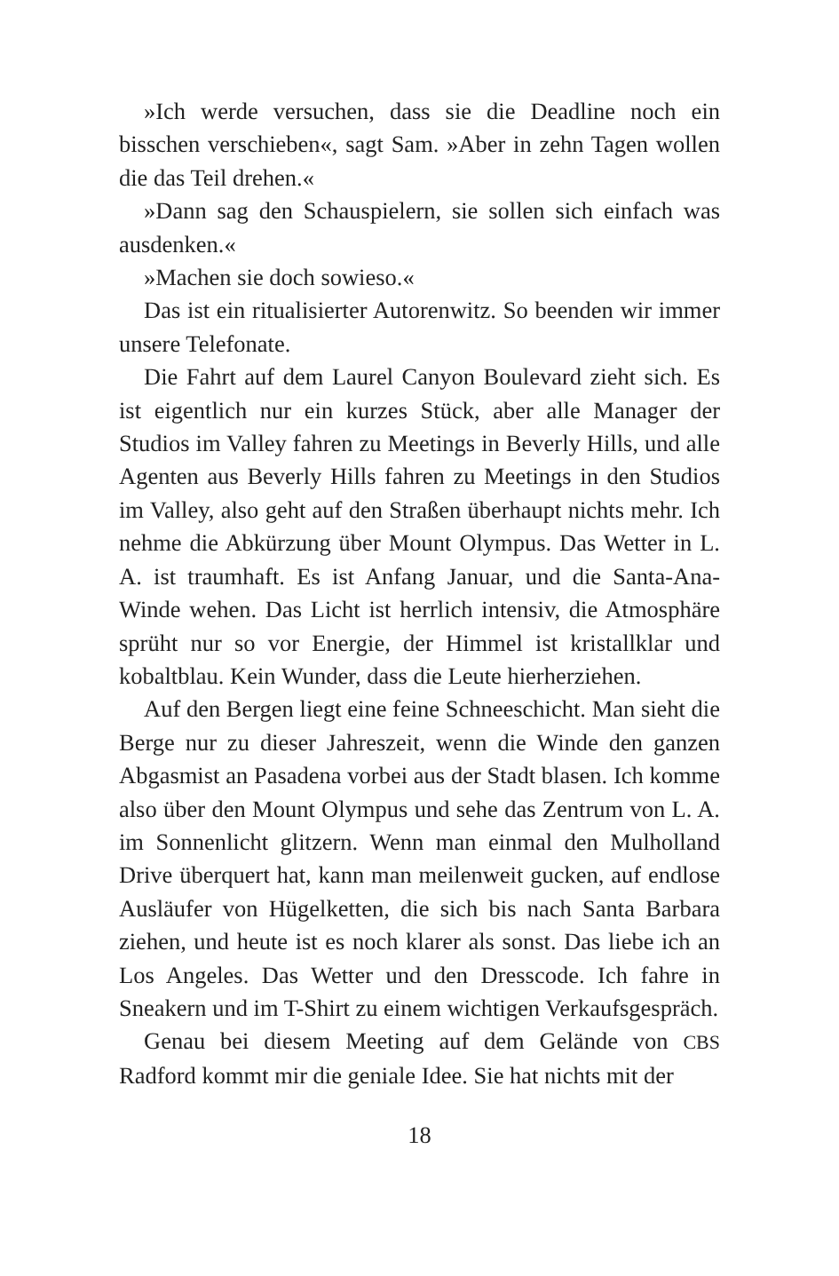»Ich werde versuchen, dass sie die Deadline noch ein bisschen verschieben«, sagt Sam. »Aber in zehn Tagen wollen die das Teil drehen.«
»Dann sag den Schauspielern, sie sollen sich einfach was ausdenken.«
»Machen sie doch sowieso.«
Das ist ein ritualisierter Autorenwitz. So beenden wir immer unsere Telefonate.
Die Fahrt auf dem Laurel Canyon Boulevard zieht sich. Es ist eigentlich nur ein kurzes Stück, aber alle Manager der Studios im Valley fahren zu Meetings in Beverly Hills, und alle Agenten aus Beverly Hills fahren zu Meetings in den Studios im Valley, also geht auf den Straßen überhaupt nichts mehr. Ich nehme die Abkürzung über Mount Olympus. Das Wetter in L. A. ist traumhaft. Es ist Anfang Januar, und die Santa-Ana-Winde wehen. Das Licht ist herrlich intensiv, die Atmosphäre sprüht nur so vor Energie, der Himmel ist kristallklar und kobaltblau. Kein Wunder, dass die Leute hierherziehen.
Auf den Bergen liegt eine feine Schneeschicht. Man sieht die Berge nur zu dieser Jahreszeit, wenn die Winde den ganzen Abgasmist an Pasadena vorbei aus der Stadt blasen. Ich komme also über den Mount Olympus und sehe das Zentrum von L. A. im Sonnenlicht glitzern. Wenn man einmal den Mulholland Drive überquert hat, kann man meilenweit gucken, auf endlose Ausläufer von Hügelketten, die sich bis nach Santa Barbara ziehen, und heute ist es noch klarer als sonst. Das liebe ich an Los Angeles. Das Wetter und den Dresscode. Ich fahre in Sneakern und im T-Shirt zu einem wichtigen Verkaufsgespräch.
Genau bei diesem Meeting auf dem Gelände von CBS Radford kommt mir die geniale Idee. Sie hat nichts mit der
18